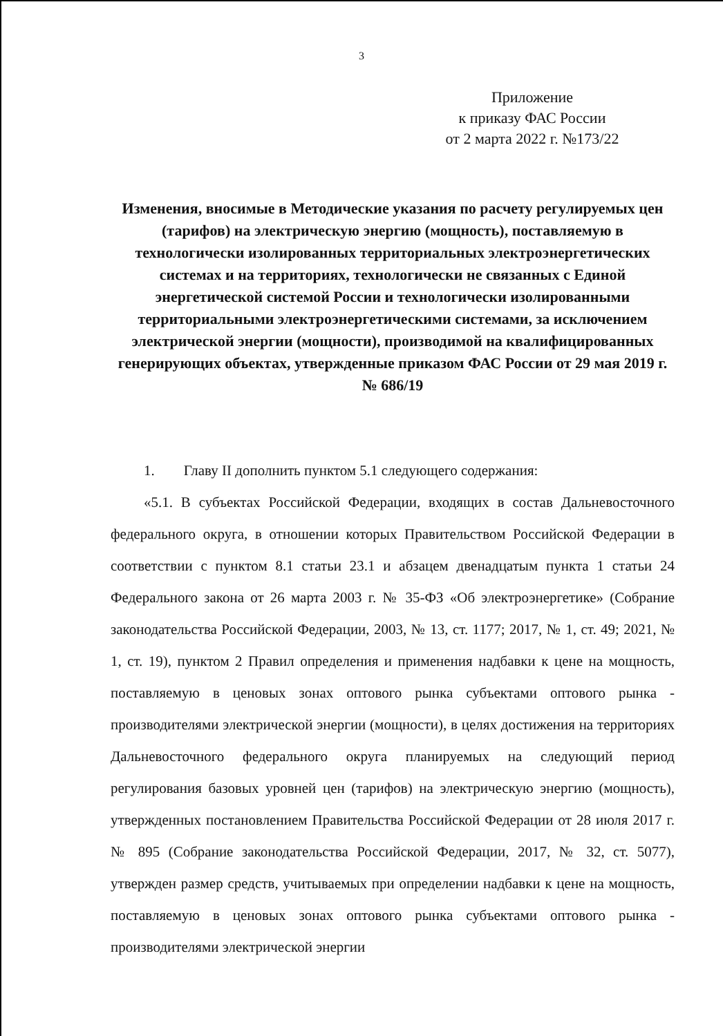3
Приложение
к приказу ФАС России
от 2 марта 2022 г. №173/22
Изменения, вносимые в Методические указания по расчету регулируемых цен (тарифов) на электрическую энергию (мощность), поставляемую в технологически изолированных территориальных электроэнергетических системах и на территориях, технологически не связанных с Единой энергетической системой России и технологически изолированными территориальными электроэнергетическими системами, за исключением электрической энергии (мощности), производимой на квалифицированных генерирующих объектах, утвержденные приказом ФАС России от 29 мая 2019 г. № 686/19
1. Главу II дополнить пунктом 5.1 следующего содержания:
«5.1. В субъектах Российской Федерации, входящих в состав Дальневосточного федерального округа, в отношении которых Правительством Российской Федерации в соответствии с пунктом 8.1 статьи 23.1 и абзацем двенадцатым пункта 1 статьи 24 Федерального закона от 26 марта 2003 г. № 35-ФЗ «Об электроэнергетике» (Собрание законодательства Российской Федерации, 2003, № 13, ст. 1177; 2017, № 1, ст. 49; 2021, № 1, ст. 19), пунктом 2 Правил определения и применения надбавки к цене на мощность, поставляемую в ценовых зонах оптового рынка субъектами оптового рынка - производителями электрической энергии (мощности), в целях достижения на территориях Дальневосточного федерального округа планируемых на следующий период регулирования базовых уровней цен (тарифов) на электрическую энергию (мощность), утвержденных постановлением Правительства Российской Федерации от 28 июля 2017 г. № 895 (Собрание законодательства Российской Федерации, 2017, № 32, ст. 5077), утвержден размер средств, учитываемых при определении надбавки к цене на мощность, поставляемую в ценовых зонах оптового рынка субъектами оптового рынка - производителями электрической энергии